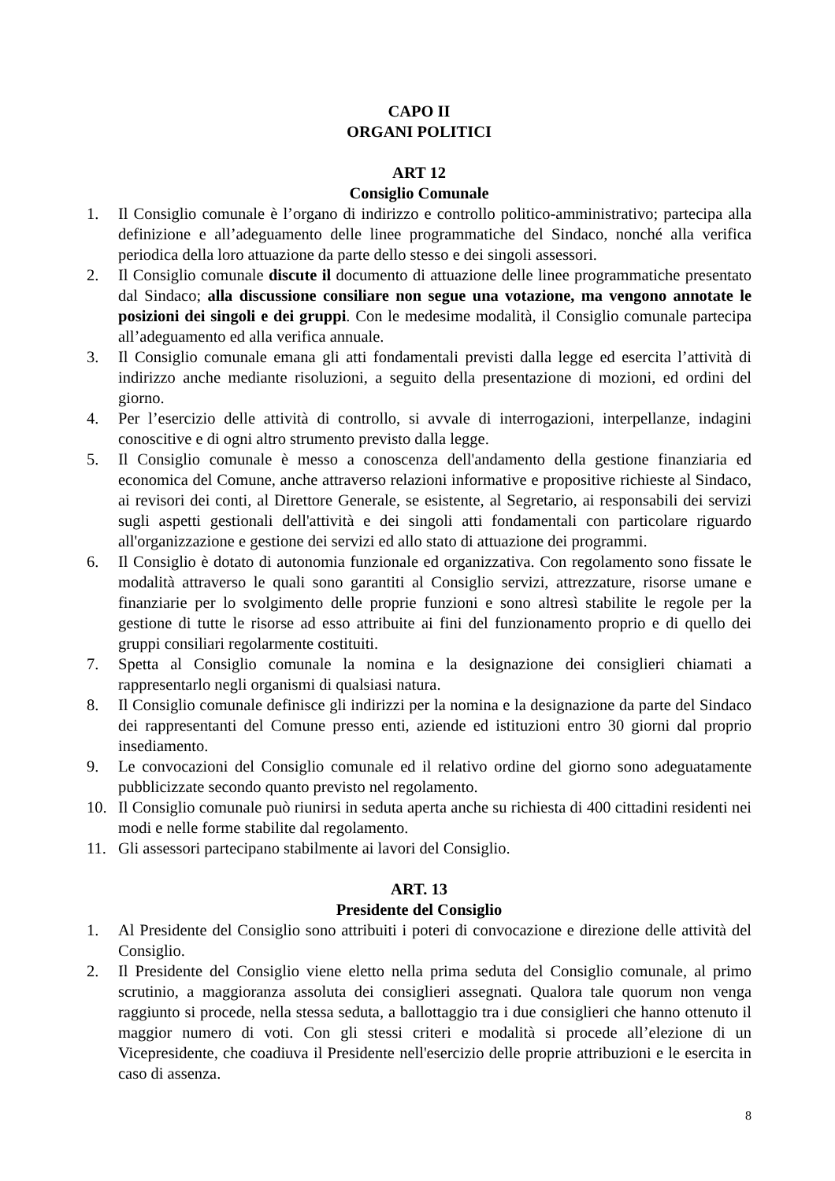CAPO II
ORGANI POLITICI
ART 12
Consiglio Comunale
1. Il Consiglio comunale è l’organo di indirizzo e controllo politico-amministrativo; partecipa alla definizione e all’adeguamento delle linee programmatiche del Sindaco, nonché alla verifica periodica della loro attuazione da parte dello stesso e dei singoli assessori.
2. Il Consiglio comunale discute il documento di attuazione delle linee programmatiche presentato dal Sindaco; alla discussione consiliare non segue una votazione, ma vengono annotate le posizioni dei singoli e dei gruppi. Con le medesime modalità, il Consiglio comunale partecipa all’adeguamento ed alla verifica annuale.
3. Il Consiglio comunale emana gli atti fondamentali previsti dalla legge ed esercita l’attività di indirizzo anche mediante risoluzioni, a seguito della presentazione di mozioni, ed ordini del giorno.
4. Per l’esercizio delle attività di controllo, si avvale di interrogazioni, interpellanze, indagini conoscitive e di ogni altro strumento previsto dalla legge.
5. Il Consiglio comunale è messo a conoscenza dell'andamento della gestione finanziaria ed economica del Comune, anche attraverso relazioni informative e propositive richieste al Sindaco, ai revisori dei conti, al Direttore Generale, se esistente, al Segretario, ai responsabili dei servizi sugli aspetti gestionali dell'attività e dei singoli atti fondamentali con particolare riguardo all'organizzazione e gestione dei servizi ed allo stato di attuazione dei programmi.
6. Il Consiglio è dotato di autonomia funzionale ed organizzativa. Con regolamento sono fissate le modalità attraverso le quali sono garantiti al Consiglio servizi, attrezzature, risorse umane e finanziarie per lo svolgimento delle proprie funzioni e sono altresì stabilite le regole per la gestione di tutte le risorse ad esso attribuite ai fini del funzionamento proprio e di quello dei gruppi consiliari regolarmente costituiti.
7. Spetta al Consiglio comunale la nomina e la designazione dei consiglieri chiamati a rappresentarlo negli organismi di qualsiasi natura.
8. Il Consiglio comunale definisce gli indirizzi per la nomina e la designazione da parte del Sindaco dei rappresentanti del Comune presso enti, aziende ed istituzioni entro 30 giorni dal proprio insediamento.
9. Le convocazioni del Consiglio comunale ed il relativo ordine del giorno sono adeguatamente pubblicizzate secondo quanto previsto nel regolamento.
10. Il Consiglio comunale può riunirsi in seduta aperta anche su richiesta di 400 cittadini residenti nei modi e nelle forme stabilite dal regolamento.
11. Gli assessori partecipano stabilmente ai lavori del Consiglio.
ART. 13
Presidente del Consiglio
1. Al Presidente del Consiglio sono attribuiti i poteri di convocazione e direzione delle attività del Consiglio.
2. Il Presidente del Consiglio viene eletto nella prima seduta del Consiglio comunale, al primo scrutinio, a maggioranza assoluta dei consiglieri assegnati. Qualora tale quorum non venga raggiunto si procede, nella stessa seduta, a ballottaggio tra i due consiglieri che hanno ottenuto il maggior numero di voti. Con gli stessi criteri e modalità si procede all’elezione di un Vicepresidente, che coadiuva il Presidente nell'esercizio delle proprie attribuzioni e le esercita in caso di assenza.
8